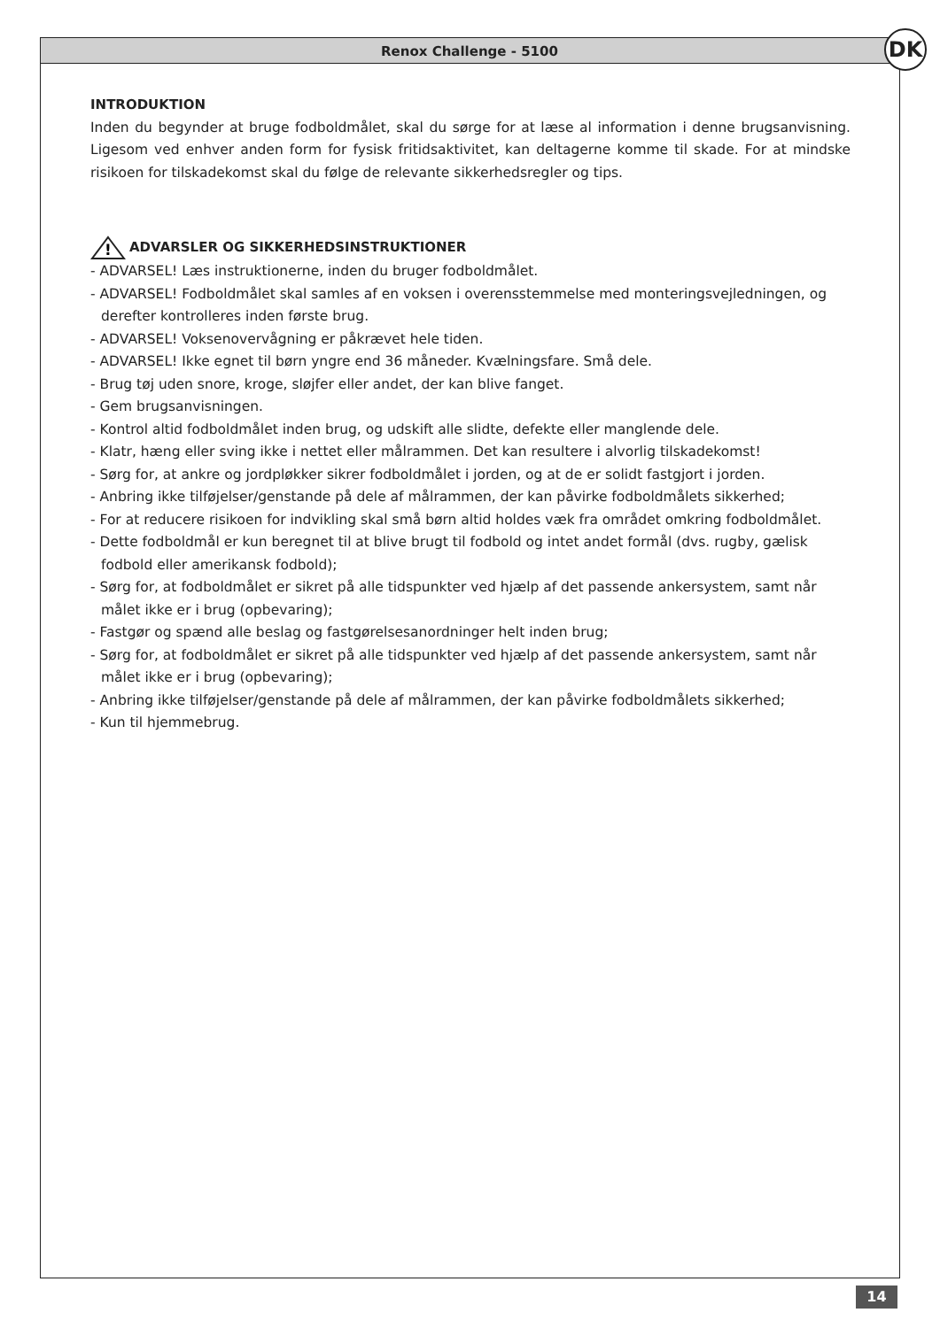Renox Challenge - 5100 DK
INTRODUKTION
Inden du begynder at bruge fodboldmålet, skal du sørge for at læse al information i denne brugsanvisning. Ligesom ved enhver anden form for fysisk fritidsaktivitet, kan deltagerne komme til skade. For at mindske risikoen for tilskadekomst skal du følge de relevante sikkerhedsregler og tips.
!
ADVARSLER OG SIKKERHEDSINSTRUKTIONER
- ADVARSEL! Læs instruktionerne, inden du bruger fodboldmålet.
- ADVARSEL! Fodboldmålet skal samles af en voksen i overensstemmelse med monteringsvejledningen, og derefter kontrolleres inden første brug.
- ADVARSEL! Voksenovervågning er påkrævet hele tiden.
- ADVARSEL! Ikke egnet til børn yngre end 36 måneder. Kvælningsfare. Små dele.
- Brug tøj uden snore, kroge, sløjfer eller andet, der kan blive fanget.
- Gem brugsanvisningen.
- Kontrol altid fodboldmålet inden brug, og udskift alle slidte, defekte eller manglende dele.
- Klatr, hæng eller sving ikke i nettet eller målrammen. Det kan resultere i alvorlig tilskadekomst!
- Sørg for, at ankre og jordpløkker sikrer fodboldmålet i jorden, og at de er solidt fastgjort i jorden.
- Anbring ikke tilføjelser/genstande på dele af målrammen, der kan påvirke fodboldmålets sikkerhed;
- For at reducere risikoen for indvikling skal små børn altid holdes væk fra området omkring fodboldmålet.
- Dette fodboldmål er kun beregnet til at blive brugt til fodbold og intet andet formål (dvs. rugby, gælisk fodbold eller amerikansk fodbold);
- Sørg for, at fodboldmålet er sikret på alle tidspunkter ved hjælp af det passende ankersystem, samt når målet ikke er i brug (opbevaring);
- Fastgør og spænd alle beslag og fastgørelsesanordninger helt inden brug;
- Sørg for, at fodboldmålet er sikret på alle tidspunkter ved hjælp af det passende ankersystem, samt når målet ikke er i brug (opbevaring);
- Anbring ikke tilføjelser/genstande på dele af målrammen, der kan påvirke fodboldmålets sikkerhed;
- Kun til hjemmebrug.
14